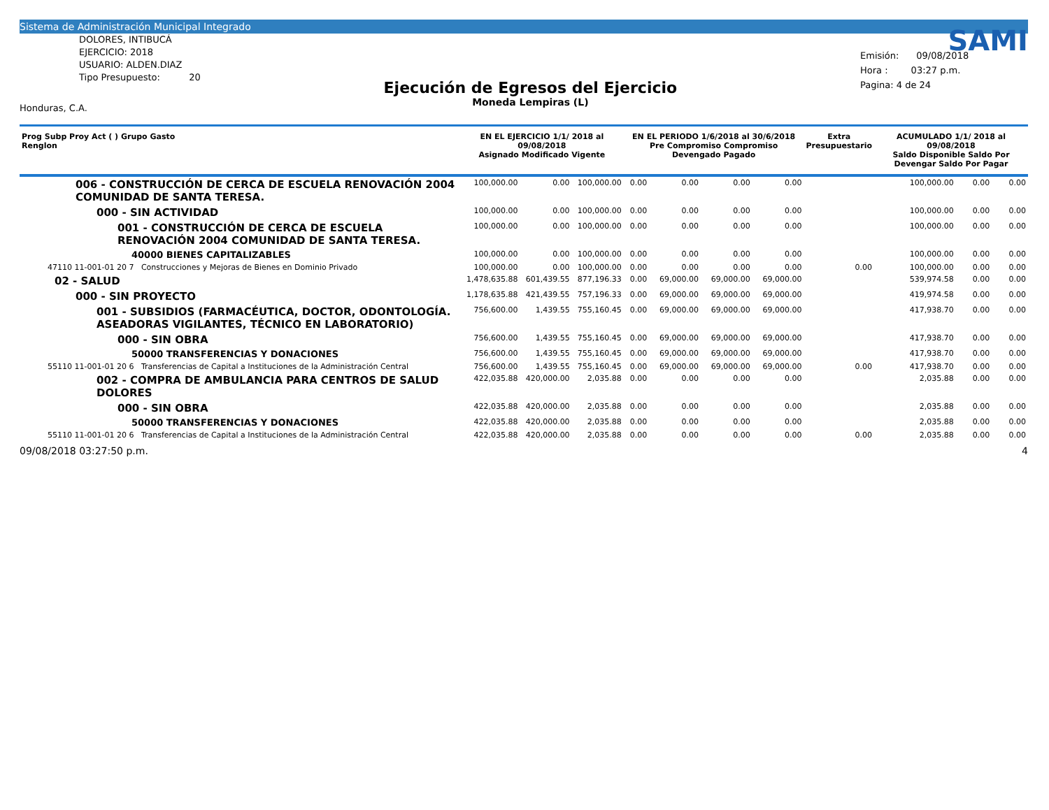Sistema de Administración Municipal Integrado
DOLORES, INTIBUCÁ
EJERCICIO: 2018
USUARIO: ALDEN.DIAZ
Tipo Presupuesto: 20
Honduras, C.A.
Ejecución de Egresos del Ejercicio
Moneda Lempiras (L)
SAMI
Emisión: 09/08/2018
Hora : 03:27 p.m.
Pagina: 4 de 24
| Prog Subp Proy Act ( ) Grupo Gasto Renglon | EN EL EJERCICIO 1/1/ 2018 al 09/08/2018 Asignado Modificado Vigente | | | EN EL PERIODO 1/6/2018 al 30/6/2018 Pre Compromiso Compromiso Devengado Pagado | | | | Extra Presupuestario | ACUMULADO 1/1/ 2018 al 09/08/2018 Saldo Disponible Saldo Por Devengar Saldo Por Pagar | | |
| --- | --- | --- | --- | --- | --- | --- | --- | --- | --- | --- | --- |
| 006 - CONSTRUCCIÓN DE CERCA DE ESCUELA RENOVACIÓN 2004 COMUNIDAD DE SANTA TERESA. | 100,000.00 | 0.00 | 100,000.00 | 0.00 | 0.00 | 0.00 | 0.00 | | 100,000.00 | 0.00 | 0.00 |
| 000 - SIN ACTIVIDAD | 100,000.00 | 0.00 | 100,000.00 | 0.00 | 0.00 | 0.00 | 0.00 | | 100,000.00 | 0.00 | 0.00 |
| 001 - CONSTRUCCIÓN DE CERCA DE ESCUELA RENOVACIÓN 2004 COMUNIDAD DE SANTA TERESA. | 100,000.00 | 0.00 | 100,000.00 | 0.00 | 0.00 | 0.00 | 0.00 | | 100,000.00 | 0.00 | 0.00 |
| 40000 BIENES CAPITALIZABLES | 100,000.00 | 0.00 | 100,000.00 | 0.00 | 0.00 | 0.00 | 0.00 | | 100,000.00 | 0.00 | 0.00 |
| 47110 11-001-01 20 7 Construcciones y Mejoras de Bienes en Dominio Privado | 100,000.00 | 0.00 | 100,000.00 | 0.00 | 0.00 | 0.00 | 0.00 | 0.00 | 100,000.00 | 0.00 | 0.00 |
| 02 - SALUD | 1,478,635.88 | 601,439.55 | 877,196.33 | 0.00 | 69,000.00 | 69,000.00 | 69,000.00 | | 539,974.58 | 0.00 | 0.00 |
| 000 - SIN PROYECTO | 1,178,635.88 | 421,439.55 | 757,196.33 | 0.00 | 69,000.00 | 69,000.00 | 69,000.00 | | 419,974.58 | 0.00 | 0.00 |
| 001 - SUBSIDIOS (FARMACÉUTICA, DOCTOR, ODONTOLOGÍA. ASEADORAS VIGILANTES, TÉCNICO EN LABORATORIO) | 756,600.00 | 1,439.55 | 755,160.45 | 0.00 | 69,000.00 | 69,000.00 | 69,000.00 | | 417,938.70 | 0.00 | 0.00 |
| 000 - SIN OBRA | 756,600.00 | 1,439.55 | 755,160.45 | 0.00 | 69,000.00 | 69,000.00 | 69,000.00 | | 417,938.70 | 0.00 | 0.00 |
| 50000 TRANSFERENCIAS Y DONACIONES | 756,600.00 | 1,439.55 | 755,160.45 | 0.00 | 69,000.00 | 69,000.00 | 69,000.00 | | 417,938.70 | 0.00 | 0.00 |
| 55110 11-001-01 20 6 Transferencias de Capital a Instituciones de la Administración Central | 756,600.00 | 1,439.55 | 755,160.45 | 0.00 | 69,000.00 | 69,000.00 | 69,000.00 | 0.00 | 417,938.70 | 0.00 | 0.00 |
| 002 - COMPRA DE AMBULANCIA PARA CENTROS DE SALUD DOLORES | 422,035.88 | 420,000.00 | 2,035.88 | 0.00 | 0.00 | 0.00 | 0.00 | | 2,035.88 | 0.00 | 0.00 |
| 000 - SIN OBRA | 422,035.88 | 420,000.00 | 2,035.88 | 0.00 | 0.00 | 0.00 | 0.00 | | 2,035.88 | 0.00 | 0.00 |
| 50000 TRANSFERENCIAS Y DONACIONES | 422,035.88 | 420,000.00 | 2,035.88 | 0.00 | 0.00 | 0.00 | 0.00 | | 2,035.88 | 0.00 | 0.00 |
| 55110 11-001-01 20 6 Transferencias de Capital a Instituciones de la Administración Central | 422,035.88 | 420,000.00 | 2,035.88 | 0.00 | 0.00 | 0.00 | 0.00 | 0.00 | 2,035.88 | 0.00 | 0.00 |
09/08/2018 03:27:50 p.m. 4